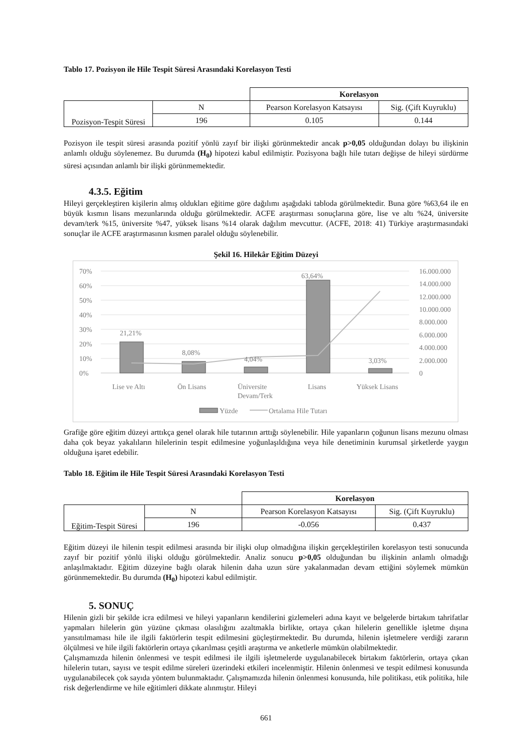Tablo 17. Pozisyon ile Hile Tespit Süresi Arasındaki Korelasyon Testi
| | | Korelasyon | |
| Pozisyon-Tespit Süresi | N | Pearson Korelasyon Katsayısı | Sig. (Çift Kuyruklu) |
| | 196 | 0.105 | 0.144 |
Pozisyon ile tespit süresi arasında pozitif yönlü zayıf bir ilişki görünmektedir ancak p>0,05 olduğundan dolayı bu ilişkinin anlamlı olduğu söylenemez. Bu durumda (H<sub>0</sub>) hipotezi kabul edilmiştir. Pozisyona bağlı hile tutarı değişse de hileyi sürdürme süresi açısından anlamlı bir ilişki görünmemektedir.
4.3.5. Eğitim
Hileyi gerçekleştiren kişilerin almış oldukları eğitime göre dağılımı aşağıdaki tabloda görülmektedir. Buna göre %63,64 ile en büyük kısmın lisans mezunlarında olduğu görülmektedir. ACFE araştırması sonuçlarına göre, lise ve altı %24, üniversite devam/terk %15, üniversite %47, yüksek lisans %14 olarak dağılım mevcuttur. (ACFE, 2018: 41) Türkiye araştırmasındaki sonuçlar ile ACFE araştırmasının kısmen paralel olduğu söylenebilir.
Şekil 16. Hilekâr Eğitim Düzeyi
70%
60%
50%
40%
30%
20%
10%
0%
16.000.000
14.000.000
12.000.000
10.000.000
8.000.000
6.000.000
4.000.000
2.000.000
0
21,21%
8,08%
4,04%
63,64%
3,03%
Lise ve Altı
Ön Lisans
Üniversite
Devam/Terk
Lisans
Yüksek Lisans
Yüzde
Ortalama Hile Tutarı
Grafiğe göre eğitim düzeyi arttıkça genel olarak hile tutarının arttığı söylenebilir. Hile yapanların çoğunun lisans mezunu olması daha çok beyaz yakalıların hilelerinin tespit edilmesine yoğunlaşıldığına veya hile denetiminin kurumsal şirketlerde yaygın olduğuna işaret edebilir.
Tablo 18. Eğitim ile Hile Tespit Süresi Arasındaki Korelasyon Testi
| | | Korelasyon | |
| Eğitim-Tespit Süresi | N | Pearson Korelasyon Katsayısı | Sig. (Çift Kuyruklu) |
| | 196 | -0.056 | 0.437 |
Eğitim düzeyi ile hilenin tespit edilmesi arasında bir ilişki olup olmadığına ilişkin gerçekleştirilen korelasyon testi sonucunda zayıf bir pozitif yönlü ilişki olduğu görülmektedir. Analiz sonucu p>0,05 olduğundan bu ilişkinin anlamlı olmadığı anlaşılmaktadır. Eğitim düzeyine bağlı olarak hilenin daha uzun süre yakalanmadan devam ettiğini söylemek mümkün görünmemektedir. Bu durumda (H<sub>0</sub>) hipotezi kabul edilmiştir.
5. SONUÇ
Hilenin gizli bir şekilde icra edilmesi ve hileyi yapanların kendilerini gizlemeleri adına kayıt ve belgelerde birtakım tahrifatlar yapmaları hilelerin gün yüzüne çıkması olasılığını azaltmakla birlikte, ortaya çıkan hilelerin genellikle işletme dışına yansıtılmaması hile ile ilgili faktörlerin tespit edilmesini güçleştirmektedir. Bu durumda, hilenin işletmelere verdiği zararın ölçülmesi ve hile ilgili faktörlerin ortaya çıkarılması çeşitli araştırma ve anketlerle mümkün olabilmektedir.
Çalışmamızda hilenin önlenmesi ve tespit edilmesi ile ilgili işletmelerde uygulanabilecek birtakım faktörlerin, ortaya çıkan hilelerin tutarı, sayısı ve tespit edilme süreleri üzerindeki etkileri incelenmiştir. Hilenin önlenmesi ve tespit edilmesi konusunda uygulanabilecek çok sayıda yöntem bulunmaktadır. Çalışmamızda hilenin önlenmesi konusunda, hile politikası, etik politika, hile risk değerlendirme ve hile eğitimleri dikkate alınmıştır. Hileyi
661